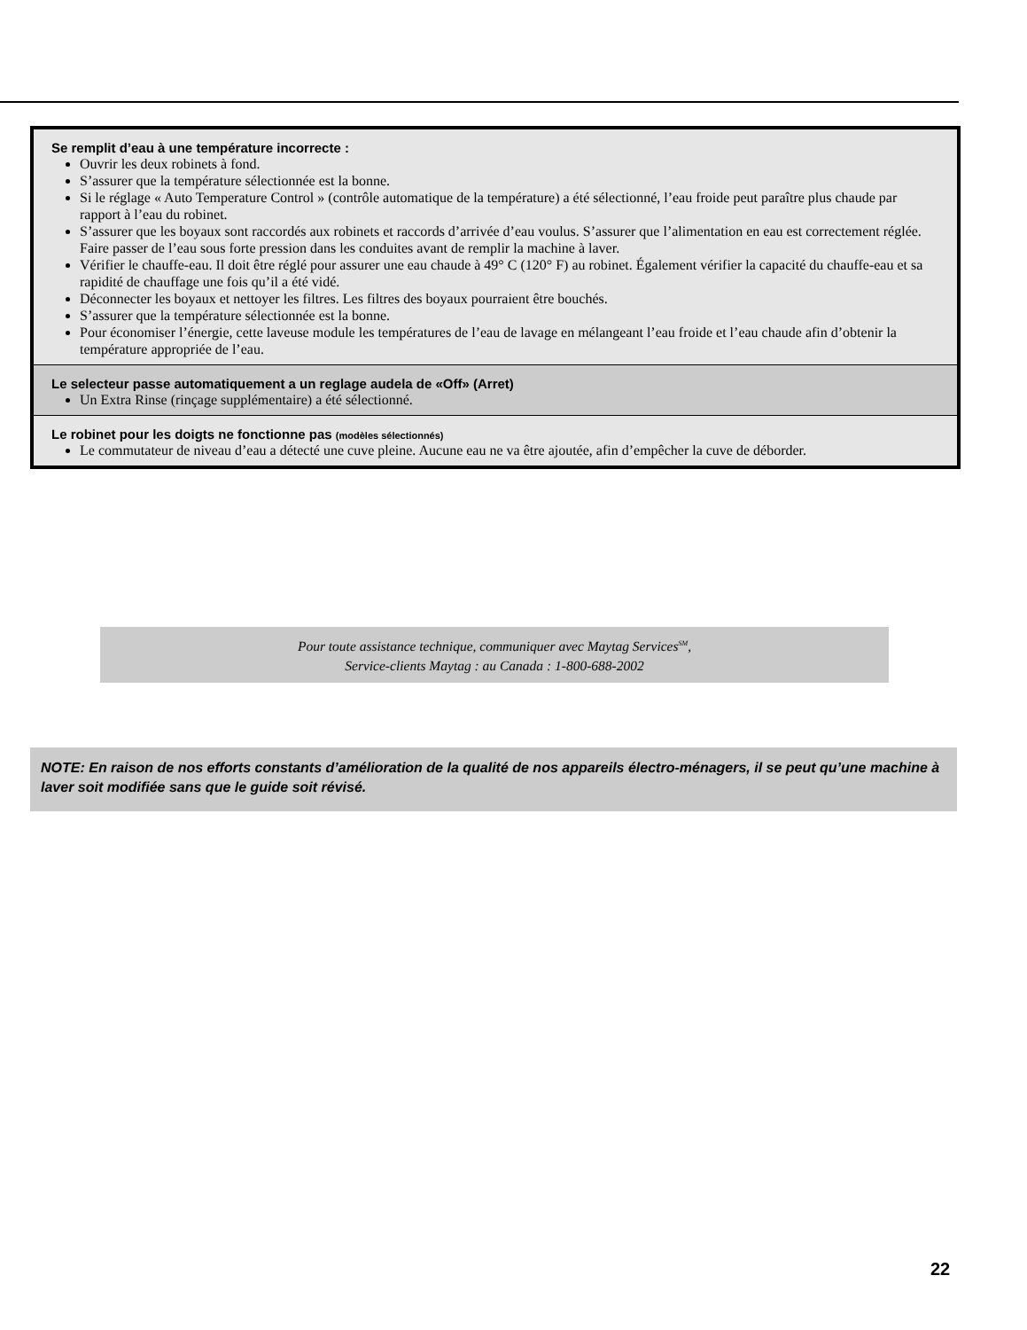Se remplit d’eau à une température incorrecte :
Ouvrir les deux robinets à fond.
S’assurer que la température sélectionnée est la bonne.
Si le réglage « Auto Temperature Control » (contrôle automatique de la température) a été sélectionné, l’eau froide peut paraître plus chaude par rapport à l’eau du robinet.
S’assurer que les boyaux sont raccordés aux robinets et raccords d’arrivée d’eau voulus. S’assurer que l’alimentation en eau est correctement réglée. Faire passer de l’eau sous forte pression dans les conduites avant de remplir la machine à laver.
Vérifier le chauffe-eau. Il doit être réglé pour assurer une eau chaude à 49° C (120° F) au robinet. Également vérifier la capacité du chauffe-eau et sa rapidité de chauffage une fois qu’il a été vidé.
Déconnecter les boyaux et nettoyer les filtres. Les filtres des boyaux pourraient être bouchés.
S’assurer que la température sélectionnée est la bonne.
Pour économiser l’énergie, cette laveuse module les températures de l’eau de lavage en mélangeant l’eau froide et l’eau chaude afin d’obtenir la température appropriée de l’eau.
Le selecteur passe automatiquement a un reglage audela de «Off» (Arret)
Un Extra Rinse (rinçage supplémentaire) a été sélectionné.
Le robinet pour les doigts ne fonctionne pas (modèles sélectionnés)
Le commutateur de niveau d’eau a détecté une cuve pleine. Aucune eau ne va être ajoutée, afin d’empêcher la cuve de déborder.
Pour toute assistance technique, communiquer avec Maytag Services<sup>SM</sup>,
Service-clients Maytag : au Canada : 1-800-688-2002
NOTE: En raison de nos efforts constants d’amélioration de la qualité de nos appareils électro-ménagers, il se peut qu’une machine à laver soit modifiée sans que le guide soit révisé.
22